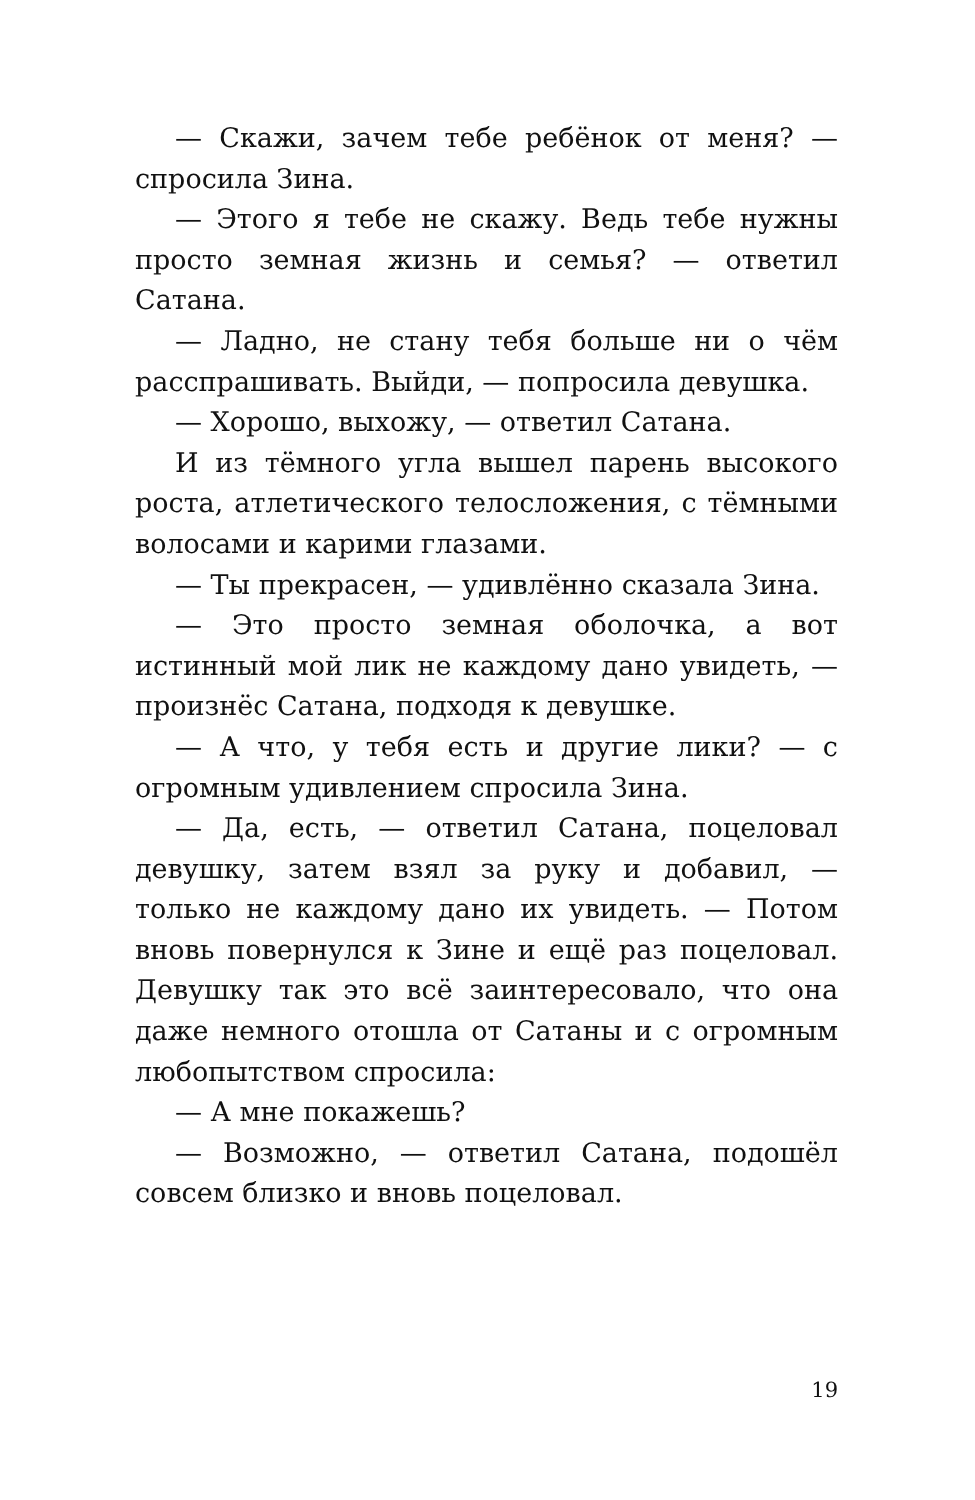— Скажи, зачем тебе ребёнок от меня? — спросила Зина.
— Этого я тебе не скажу. Ведь тебе нужны просто земная жизнь и семья? — ответил Сатана.
— Ладно, не стану тебя больше ни о чём расспрашивать. Выйди, — попросила девушка.
— Хорошо, выхожу, — ответил Сатана.
И из тёмного угла вышел парень высокого роста, атлетического телосложения, с тёмными волосами и карими глазами.
— Ты прекрасен, — удивлённо сказала Зина.
— Это просто земная оболочка, а вот истинный мой лик не каждому дано увидеть, — произнёс Сатана, подходя к девушке.
— А что, у тебя есть и другие лики? — с огромным удивлением спросила Зина.
— Да, есть, — ответил Сатана, поцеловал девушку, затем взял за руку и добавил, — только не каждому дано их увидеть. — Потом вновь повернулся к Зине и ещё раз поцеловал. Девушку так это всё заинтересовало, что она даже немного отошла от Сатаны и с огромным любопытством спросила:
— А мне покажешь?
— Возможно, — ответил Сатана, подошёл совсем близко и вновь поцеловал.
19